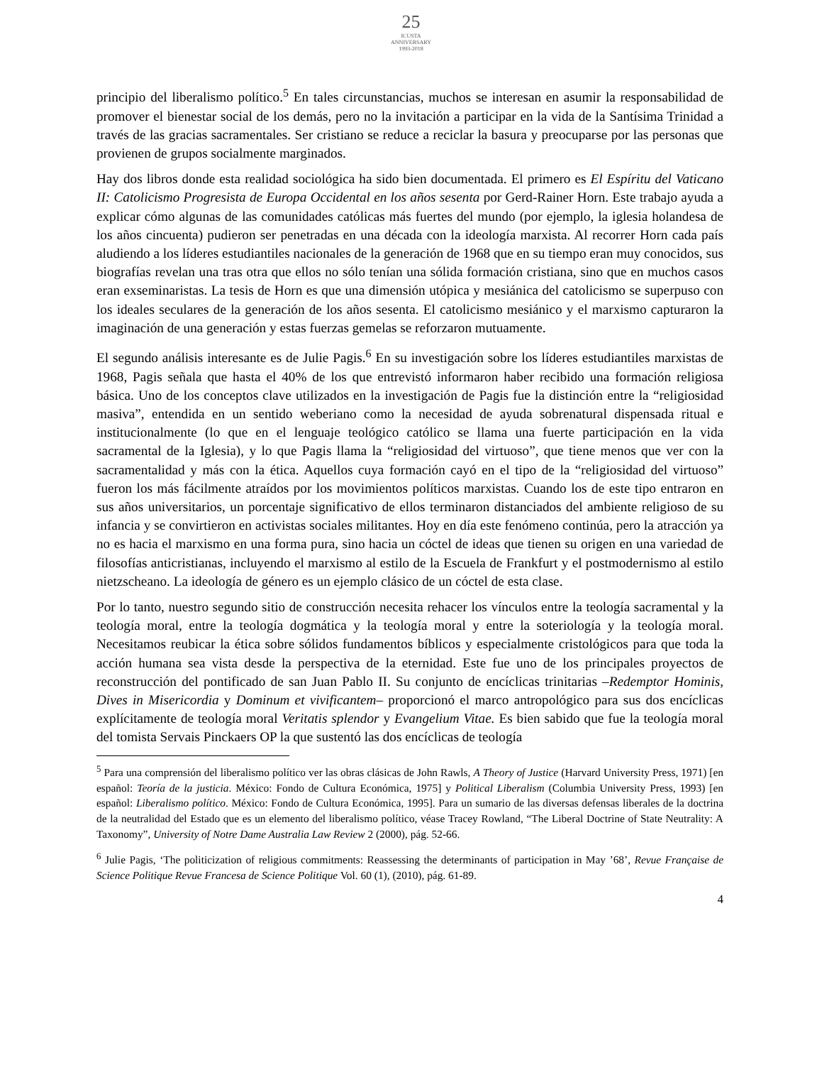25
ICUSTA
ANNIVERSARY
1993-2018
principio del liberalismo político.<sup>5</sup> En tales circunstancias, muchos se interesan en asumir la responsabilidad de promover el bienestar social de los demás, pero no la invitación a participar en la vida de la Santísima Trinidad a través de las gracias sacramentales. Ser cristiano se reduce a reciclar la basura y preocuparse por las personas que provienen de grupos socialmente marginados.
Hay dos libros donde esta realidad sociológica ha sido bien documentada. El primero es El Espíritu del Vaticano II: Catolicismo Progresista de Europa Occidental en los años sesenta por Gerd-Rainer Horn. Este trabajo ayuda a explicar cómo algunas de las comunidades católicas más fuertes del mundo (por ejemplo, la iglesia holandesa de los años cincuenta) pudieron ser penetradas en una década con la ideología marxista. Al recorrer Horn cada país aludiendo a los líderes estudiantiles nacionales de la generación de 1968 que en su tiempo eran muy conocidos, sus biografías revelan una tras otra que ellos no sólo tenían una sólida formación cristiana, sino que en muchos casos eran exseminaristas. La tesis de Horn es que una dimensión utópica y mesiánica del catolicismo se superpuso con los ideales seculares de la generación de los años sesenta. El catolicismo mesiánico y el marxismo capturaron la imaginación de una generación y estas fuerzas gemelas se reforzaron mutuamente.
El segundo análisis interesante es de Julie Pagis.<sup>6</sup> En su investigación sobre los líderes estudiantiles marxistas de 1968, Pagis señala que hasta el 40% de los que entrevistó informaron haber recibido una formación religiosa básica. Uno de los conceptos clave utilizados en la investigación de Pagis fue la distinción entre la “religiosidad masiva”, entendida en un sentido weberiano como la necesidad de ayuda sobrenatural dispensada ritual e institucionalmente (lo que en el lenguaje teológico católico se llama una fuerte participación en la vida sacramental de la Iglesia), y lo que Pagis llama la “religiosidad del virtuoso”, que tiene menos que ver con la sacramentalidad y más con la ética. Aquellos cuya formación cayó en el tipo de la “religiosidad del virtuoso” fueron los más fácilmente atraídos por los movimientos políticos marxistas. Cuando los de este tipo entraron en sus años universitarios, un porcentaje significativo de ellos terminaron distanciados del ambiente religioso de su infancia y se convirtieron en activistas sociales militantes. Hoy en día este fenómeno continúa, pero la atracción ya no es hacia el marxismo en una forma pura, sino hacia un cóctel de ideas que tienen su origen en una variedad de filosofías anticristianas, incluyendo el marxismo al estilo de la Escuela de Frankfurt y el postmodernismo al estilo nietzscheano. La ideología de género es un ejemplo clásico de un cóctel de esta clase.
Por lo tanto, nuestro segundo sitio de construcción necesita rehacer los vínculos entre la teología sacramental y la teología moral, entre la teología dogmática y la teología moral y entre la soteriología y la teología moral. Necesitamos reubicar la ética sobre sólidos fundamentos bíblicos y especialmente cristológicos para que toda la acción humana sea vista desde la perspectiva de la eternidad. Este fue uno de los principales proyectos de reconstrucción del pontificado de san Juan Pablo II. Su conjunto de encíclicas trinitarias –Redemptor Hominis, Dives in Misericordia y Dominum et vivificantem– proporcionó el marco antropológico para sus dos encíclicas explícitamente de teología moral Veritatis splendor y Evangelium Vitae. Es bien sabido que fue la teología moral del tomista Servais Pinckaers OP la que sustentó las dos encíclicas de teología
<sup>5</sup> Para una comprensión del liberalismo político ver las obras clásicas de John Rawls, A Theory of Justice (Harvard University Press, 1971) [en español: Teoría de la justicia. México: Fondo de Cultura Económica, 1975] y Political Liberalism (Columbia University Press, 1993) [en español: Liberalismo político. México: Fondo de Cultura Económica, 1995]. Para un sumario de las diversas defensas liberales de la doctrina de la neutralidad del Estado que es un elemento del liberalismo político, véase Tracey Rowland, “The Liberal Doctrine of State Neutrality: A Taxonomy”, University of Notre Dame Australia Law Review 2 (2000), pág. 52-66.
<sup>6</sup> Julie Pagis, ‘The politicization of religious commitments: Reassessing the determinants of participation in May ’68’, Revue Française de Science Politique Revue Francesa de Science Politique Vol. 60 (1), (2010), pág. 61-89.
4